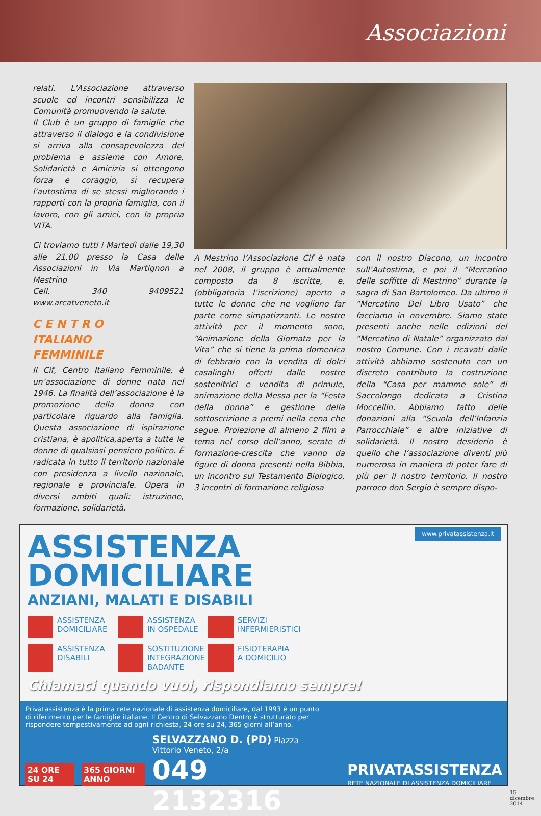Associazioni
relati. L'Associazione attraverso scuole ed incontri sensibilizza le Comunità promuovendo la salute.
Il Club è un gruppo di famiglie che attraverso il dialogo e la condivisione si arriva alla consapevolezza del problema e assieme con Amore, Solidarietà e Amicizia si ottengono forza e coraggio, si recupera l'autostima di se stessi migliorando i rapporti con la propria famiglia, con il lavoro, con gli amici, con la propria VITA.
Ci troviamo tutti i Martedì dalle 19,30 alle 21,00 presso la Casa delle Associazioni in Via Martignon a Mestrino
Cell. 340 9409521 www.arcatveneto.it
C E N T R O
ITALIANO
FEMMINILE
Il Cif, Centro Italiano Femminile, è un’associazione di donne nata nel 1946. La finalità dell’associazione è la promozione della donna con particolare riguardo alla famiglia. Questa associazione di ispirazione cristiana, è apolitica,aperta a tutte le donne di qualsiasi pensiero politico. È radicata in tutto il territorio nazionale con presidenza a livello nazionale, regionale e provinciale. Opera in diversi ambiti quali: istruzione, formazione, solidarietà.
A Mestrino l’Associazione Cif è nata nel 2008, il gruppo è attualmente composto da 8 iscritte, e, (obbligatoria l’iscrizione) aperto a tutte le donne che ne vogliono far parte come simpatizzanti. Le nostre attività per il momento sono, “Animazione della Giornata per la Vita” che si tiene la prima domenica di febbraio con la vendita di dolci casalinghi offerti dalle nostre sostenitrici e vendita di primule, animazione della Messa per la “Festa della donna” e gestione della sottoscrizione a premi nella cena che segue. Proiezione di almeno 2 film a tema nel corso dell’anno, serate di formazione-crescita che vanno da figure di donna presenti nella Bibbia, un incontro sul Testamento Biologico, 3 incontri di formazione religiosa
con il nostro Diacono, un incontro sull’Autostima, e poi il “Mercatino delle soffitte di Mestrino” durante la sagra di San Bartolomeo. Da ultimo il “Mercatino Del Libro Usato” che facciamo in novembre. Siamo state presenti anche nelle edizioni del “Mercatino di Natale” organizzato dal nostro Comune. Con i ricavati dalle attività abbiamo sostenuto con un discreto contributo la costruzione della “Casa per mamme sole” di Saccolongo dedicata a Cristina Moccellin. Abbiamo fatto delle donazioni alla “Scuola dell’Infanzia Parrocchiale” e altre iniziative di solidarietà. Il nostro desiderio è quello che l’associazione diventi più numerosa in maniera di poter fare di più per il nostro territorio. Il nostro parroco don Sergio è sempre dispo-
www.privatassistenza.it
ASSISTENZA
DOMICILIARE
ANZIANI, MALATI E DISABILI
ASSISTENZA
DOMICILIARE
ASSISTENZA
IN OSPEDALE
SERVIZI
INFERMIERISTICI
ASSISTENZA
DISABILI
SOSTITUZIONE
INTEGRAZIONE
BADANTE
FISIOTERAPIA
A DOMICILIO
Chiamaci quando vuoi, rispondiamo sempre!
Privatassistenza è la prima rete nazionale di assistenza domiciliare, dal 1993 è un punto di riferimento per le famiglie italiane. Il Centro di Selvazzano Dentro è strutturato per rispondere tempestivamente ad ogni richiesta, 24 ore su 24, 365 giorni all’anno.
24 ORE SU 24 365 GIORNI ANNO
SELVAZZANO D. (PD) Piazza Vittorio Veneto, 2/a
049 2132316
PRIVATASSISTENZA
RETE NAZIONALE DI ASSISTENZA DOMICILIARE
15
dicembre
2014